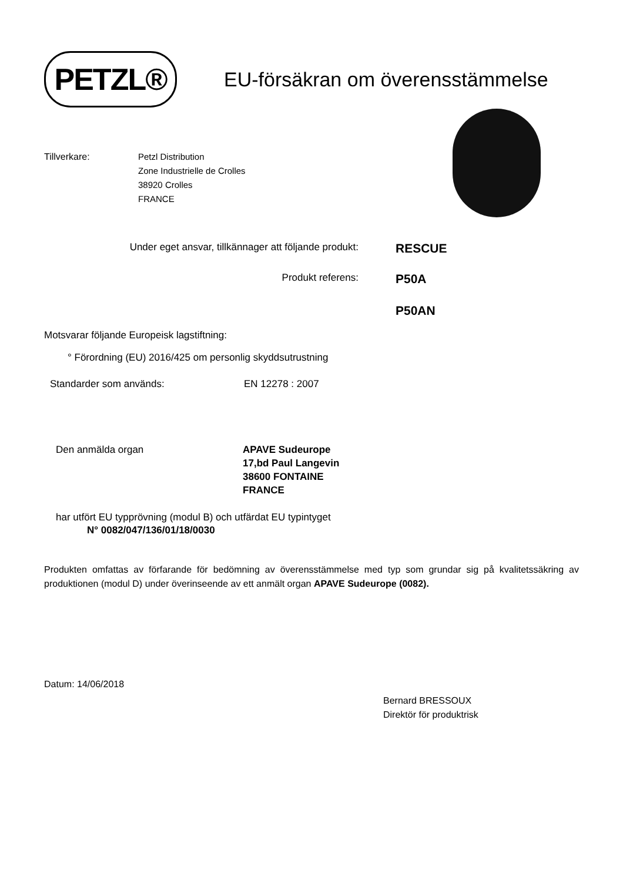PETZL®
EU-försäkran om överensstämmelse
Tillverkare: Petzl Distribution
Zone Industrielle de Crolles
38920 Crolles
FRANCE
Under eget ansvar, tillkännager att följande produkt:
RESCUE
Produkt referens:
P50A
P50AN
Motsvarar följande Europeisk lagstiftning:
° Förordning (EU) 2016/425 om personlig skyddsutrustning
Standarder som används: EN 12278 : 2007
Den anmälda organ APAVE Sudeurope
17,bd Paul Langevin
38600 FONTAINE
FRANCE
har utfört EU typprövning (modul B) och utfärdat EU typintyget
N° 0082/047/136/01/18/0030
Produkten omfattas av förfarande för bedömning av överensstämmelse med typ som grundar sig på kvalitetssäkring av produktionen (modul D) under överinseende av ett anmält organ APAVE Sudeurope (0082).
Datum: 14/06/2018
Bernard BRESSOUX
Direktör för produktrisk